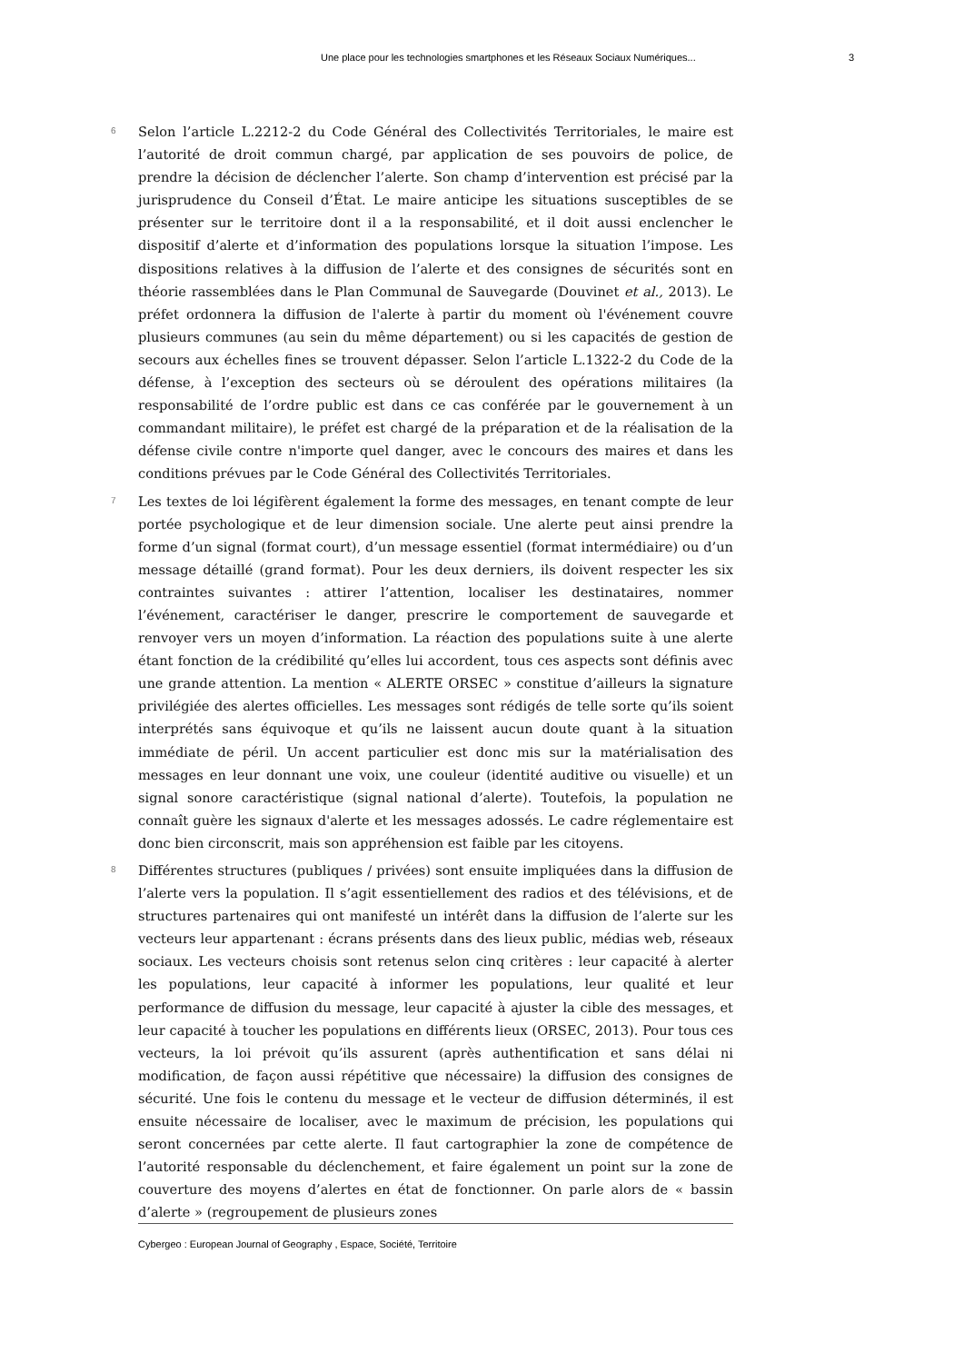Une place pour les technologies smartphones et les Réseaux Sociaux Numériques... 3
6
Selon l’article L.2212-2 du Code Général des Collectivités Territoriales, le maire est l’autorité de droit commun chargé, par application de ses pouvoirs de police, de prendre la décision de déclencher l’alerte. Son champ d’intervention est précisé par la jurisprudence du Conseil d’État. Le maire anticipe les situations susceptibles de se présenter sur le territoire dont il a la responsabilité, et il doit aussi enclencher le dispositif d’alerte et d’information des populations lorsque la situation l’impose. Les dispositions relatives à la diffusion de l’alerte et des consignes de sécurités sont en théorie rassemblées dans le Plan Communal de Sauvegarde (Douvinet et al., 2013). Le préfet ordonnera la diffusion de l'alerte à partir du moment où l'événement couvre plusieurs communes (au sein du même département) ou si les capacités de gestion de secours aux échelles fines se trouvent dépasser. Selon l’article L.1322-2 du Code de la défense, à l’exception des secteurs où se déroulent des opérations militaires (la responsabilité de l’ordre public est dans ce cas conférée par le gouvernement à un commandant militaire), le préfet est chargé de la préparation et de la réalisation de la défense civile contre n'importe quel danger, avec le concours des maires et dans les conditions prévues par le Code Général des Collectivités Territoriales.
7
Les textes de loi légifèrent également la forme des messages, en tenant compte de leur portée psychologique et de leur dimension sociale. Une alerte peut ainsi prendre la forme d’un signal (format court), d’un message essentiel (format intermédiaire) ou d’un message détaillé (grand format). Pour les deux derniers, ils doivent respecter les six contraintes suivantes : attirer l’attention, localiser les destinataires, nommer l’événement, caractériser le danger, prescrire le comportement de sauvegarde et renvoyer vers un moyen d’information. La réaction des populations suite à une alerte étant fonction de la crédibilité qu’elles lui accordent, tous ces aspects sont définis avec une grande attention. La mention « ALERTE ORSEC » constitue d’ailleurs la signature privilégiée des alertes officielles. Les messages sont rédigés de telle sorte qu’ils soient interprétés sans équivoque et qu’ils ne laissent aucun doute quant à la situation immédiate de péril. Un accent particulier est donc mis sur la matérialisation des messages en leur donnant une voix, une couleur (identité auditive ou visuelle) et un signal sonore caractéristique (signal national d’alerte). Toutefois, la population ne connaît guère les signaux d'alerte et les messages adossés. Le cadre réglementaire est donc bien circonscrit, mais son appréhension est faible par les citoyens.
8
Différentes structures (publiques / privées) sont ensuite impliquées dans la diffusion de l’alerte vers la population. Il s’agit essentiellement des radios et des télévisions, et de structures partenaires qui ont manifesté un intérêt dans la diffusion de l’alerte sur les vecteurs leur appartenant : écrans présents dans des lieux public, médias web, réseaux sociaux. Les vecteurs choisis sont retenus selon cinq critères : leur capacité à alerter les populations, leur capacité à informer les populations, leur qualité et leur performance de diffusion du message, leur capacité à ajuster la cible des messages, et leur capacité à toucher les populations en différents lieux (ORSEC, 2013). Pour tous ces vecteurs, la loi prévoit qu’ils assurent (après authentification et sans délai ni modification, de façon aussi répétitive que nécessaire) la diffusion des consignes de sécurité. Une fois le contenu du message et le vecteur de diffusion déterminés, il est ensuite nécessaire de localiser, avec le maximum de précision, les populations qui seront concernées par cette alerte. Il faut cartographier la zone de compétence de l’autorité responsable du déclenchement, et faire également un point sur la zone de couverture des moyens d’alertes en état de fonctionner. On parle alors de « bassin d’alerte » (regroupement de plusieurs zones
Cybergeo : European Journal of Geography , Espace, Société, Territoire